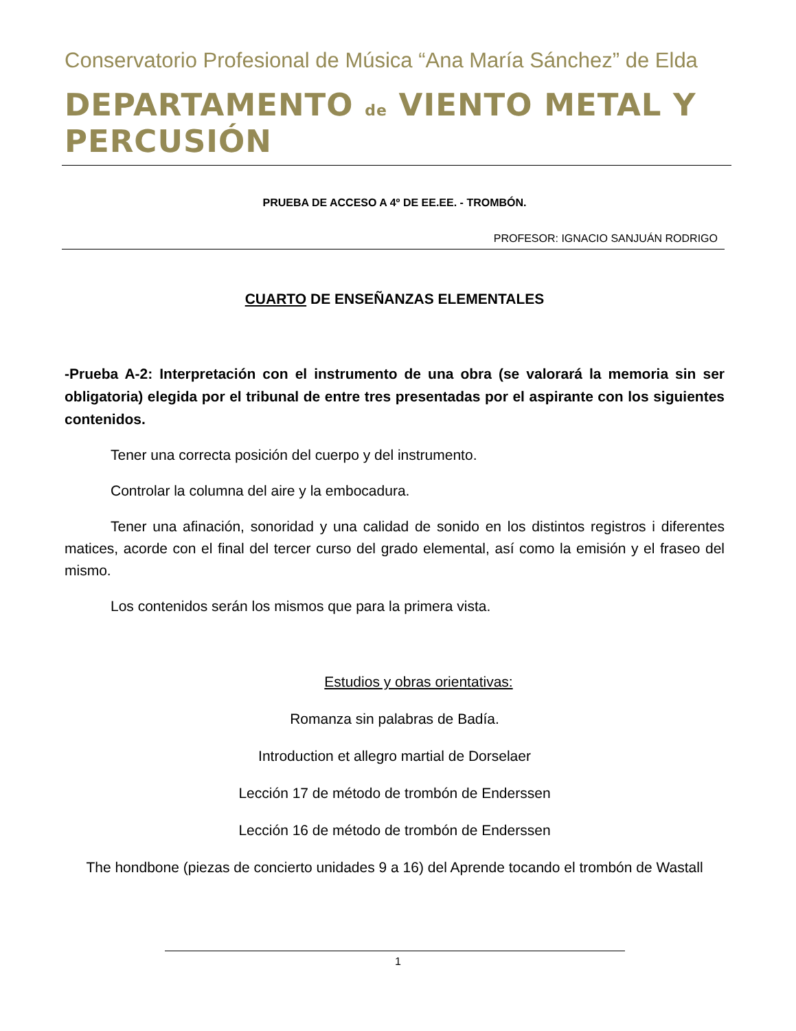Conservatorio Profesional de Música “Ana María Sánchez” de Elda
DEPARTAMENTO de VIENTO METAL Y PERCUSIÓN
PRUEBA DE ACCESO A 4º DE EE.EE. - TROMBÓN.
PROFESOR: IGNACIO SANJUÁN RODRIGO
CUARTO DE ENSEÑANZAS ELEMENTALES
-Prueba A-2: Interpretación con el instrumento de una obra (se valorará la memoria sin ser obligatoria) elegida por el tribunal de entre tres presentadas por el aspirante con los siguientes contenidos.
Tener una correcta posición del cuerpo y del instrumento.
Controlar la columna del aire y la embocadura.
Tener una afinación, sonoridad y una calidad de sonido en los distintos registros i diferentes matices, acorde con el final del tercer curso del grado elemental, así como la emisión y el fraseo del mismo.
Los contenidos serán los mismos que para la primera vista.
Estudios y obras orientativas:
Romanza sin palabras de Badía.
Introduction et allegro martial de Dorselaer
Lección 17 de método de trombón de Enderssen
Lección 16 de método de trombón de Enderssen
The hondbone (piezas de concierto unidades 9 a 16) del Aprende tocando el trombón de Wastall
1